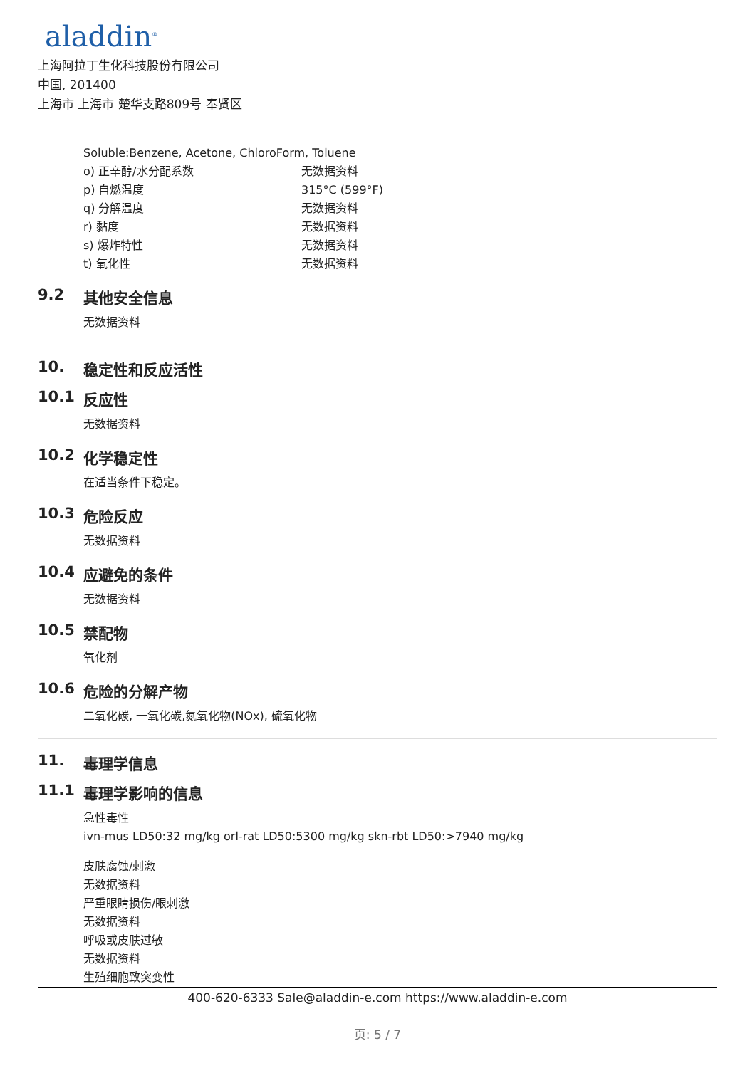aladdin<sup>®</sup>
上海阿拉丁生化科技股份有限公司
中国, 201400
上海市 上海市 楚华支路809号 奉贤区
Soluble:Benzene, Acetone, ChloroForm, Toluene
o) 正辛醇/水分配系数 无数据资料
p) 自燃温度 315°C (599°F)
q) 分解温度 无数据资料
r) 黏度 无数据资料
s) 爆炸特性 无数据资料
t) 氧化性 无数据资料
9.2 其他安全信息
无数据资料
10. 稳定性和反应活性
10.1 反应性
无数据资料
10.2 化学稳定性
在适当条件下稳定。
10.3 危险反应
无数据资料
10.4 应避免的条件
无数据资料
10.5 禁配物
氧化剂
10.6 危险的分解产物
二氧化碳, 一氧化碳,氮氧化物(NOx), 硫氧化物
11. 毒理学信息
11.1 毒理学影响的信息
急性毒性
ivn-mus LD50:32 mg/kg orl-rat LD50:5300 mg/kg skn-rbt LD50:>7940 mg/kg
皮肤腐蚀/刺激
无数据资料
严重眼睛损伤/眼刺激
无数据资料
呼吸或皮肤过敏
无数据资料
生殖细胞致突变性
400-620-6333 Sale@aladdin-e.com https://www.aladdin-e.com
页: 5 / 7